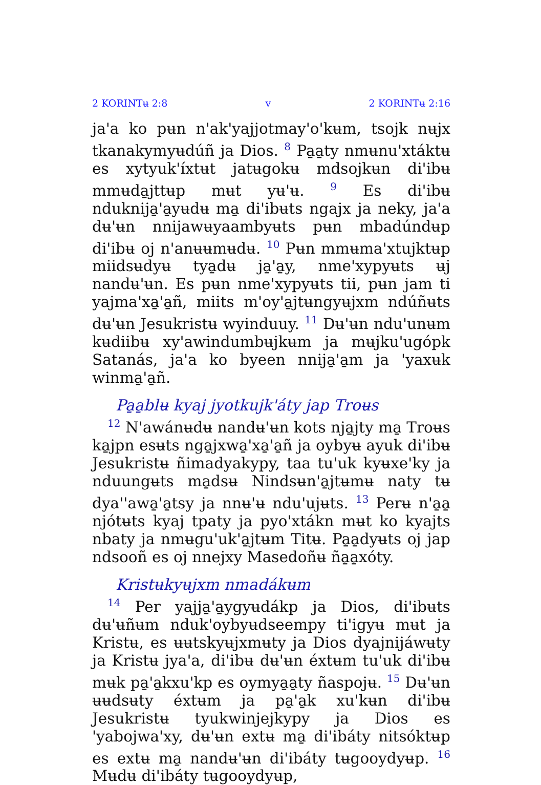2 KORINTʉ 2:8 v 2 KORINTʉ 2:16
ja'a ko pʉn n'ak'yajjotmay'o'kʉm, tsojk nʉjx tkanakymyʉdúñ ja Dios. <sup>8</sup> Pa̱a̱ty nmʉnu'xtáktʉ es xytyuk'íxtʉt jatʉgokʉ mdsojkʉn di'ibʉ mmʉda̱jttʉp mʉt yʉ'ʉ. <sup>9</sup> Es di'ibʉ nduknija̱'a̱yʉdʉ ma̱ di'ibʉts ngajx ja neky, ja'a dʉ'ʉn nnijawʉyaambyʉts pʉn mbadúndʉp di'ibʉ oj n'anʉʉmʉdʉ. <sup>10</sup> Pʉn mmʉma'xtujktʉp miidsʉdyʉ tya̱dʉ ja̱'a̱y, nme'xypyʉts ʉj nandʉ'ʉn. Es pʉn nme'xypyʉts tii, pʉn jam ti yajma'xa̱'a̱ñ, miits m'oy'a̱jtʉngyʉjxm ndúñʉts dʉ'ʉn Jesukristʉ wyinduuy. <sup>11</sup> Dʉ'ʉn ndu'unʉm kʉdiibʉ xy'awindumbʉjkʉm ja mʉjku'ugópk Satanás, ja'a ko byeen nnija̱'a̱m ja 'yaxʉk winma̱'a̱ñ.
Pa̱a̱blʉ kyaj jyotkujk'áty jap Troʉs
<sup>12</sup> N'awánʉdʉ nandʉ'ʉn kots nja̱jty ma̱ Troʉs ka̱jpn esʉts nga̱jxwa̱'xa̱'a̱ñ ja oybyʉ ayuk di'ibʉ Jesukristʉ ñimadyakypy, taa tu'uk kyʉxe'ky ja nduungʉts ma̱dsʉ Nindsʉn'a̱jtʉmʉ naty tʉ dya''awa̱'a̱tsy ja nnʉ'ʉ ndu'ujʉts. <sup>13</sup> Perʉ n'a̱a̱ njótʉts kyaj tpaty ja pyo'xtákn mʉt ko kyajts nbaty ja nmʉgu'uk'a̱jtʉm Titʉ. Pa̱a̱dyʉts oj jap ndsooñ es oj nnejxy Masedoñʉ ña̱a̱xóty.
Kristʉkyʉjxm nmadákʉm
<sup>14</sup> Per yajja̱'a̱ygyʉdákp ja Dios, di'ibʉts dʉ'ʉñʉm nduk'oybyʉdseempy ti'igyʉ mʉt ja Kristʉ, es ʉʉtskyʉjxmʉty ja Dios dyajnijáwʉty ja Kristʉ jya'a, di'ibʉ dʉ'ʉn éxtʉm tu'uk di'ibʉ mʉk pa̱'a̱kxu'kp es oymya̱a̱ty ñaspojʉ. <sup>15</sup> Dʉ'ʉn ʉʉdsʉty éxtʉm ja pa̱'a̱k xu'kʉn di'ibʉ Jesukristʉ tyukwinjejkypy ja Dios es 'yabojwa'xy, dʉ'ʉn extʉ ma̱ di'ibáty nitsóktʉp es extʉ ma̱ nandʉ'ʉn di'ibáty tʉgooydyʉp. <sup>16</sup> Mʉdʉ di'ibáty tʉgooydyʉp,